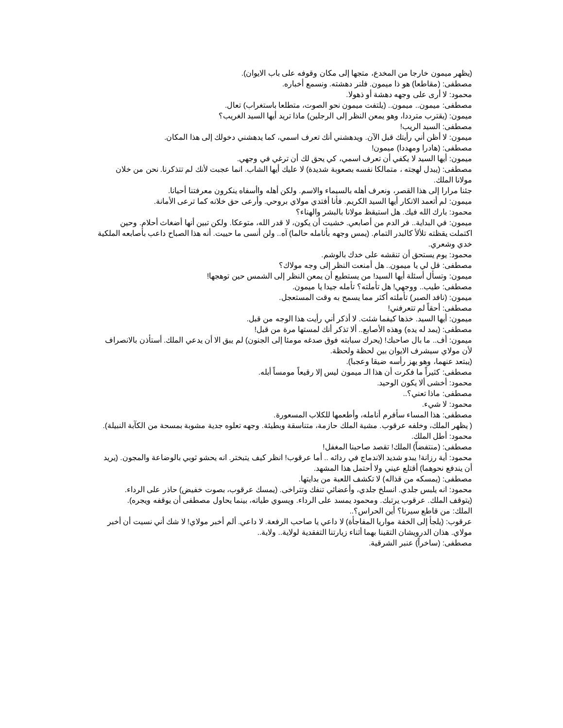(يظهر ميمون خارجا من المخدع، متجها إلى مكان وقوفه على باب الايوان).
مصطفى: (مقاطعا) هو ذا ميمون. فلنر دهشته. ونسمع أخباره.
محمود: لا أرى على وجهه دهشة أو ذهولا.
مصطفى: ميمون.. ميمون.. (يلتفت ميمون نحو الصوت، متطلعا باستغراب) تعال.
ميمون: (يقترب مترددا، وهو يمعن النظر إلى الرجلين) ماذا تريد أيها السيد الغريب؟
مصطفى: السيد الريب!
ميمون: لا أظن أني رأيتك قبل الآن. ويدهشني أنك تعرف اسمي، كما يدهشني دخولك إلى هذا المكان.
مصطفى: (هادرا ومهددا) ميمون!
ميمون: أيها السيد لا يكفي أن تعرف اسمي، كي يحق لك أن ترغي في وجهي.
مصطفى: (يبدل لهجته ، متمالكا نفسه بصعوبة شديدة) لا عليك أيها الشاب. انما عجبت لأنك لم تتذكرنا. نحن من خلان مولانا الملك.
جئنا مرارا إلى هذا القصر، ونعرف أهله بالسيماء والاسم. ولكن أهله واأسفاه ينكرون معرفتنا أحيانا.
ميمون: لم أتعمد الانكار أيها السيد الكريم. فأنا أفتدي مولاي بروحي. وأرعى حق خلانه كما ترعى الأمانة.
محمود: بارك الله فيك. هل استيقظ مولانا بالبشر والهناء؟
ميمون: في البداية.. فر الدم من أصابعي. خشيت أن يكون، لا قدر الله، متوعكا. ولكن تبين أنها أضغاث أحلام. وحين اكتملت يقظته تلألأ كالبدر التمام. (يمس وجهه بأنامله حالما) آه.. ولن أنسى ما حييت. أنه هذا الصباح داعب بأصابعه الملكية خدي وشعري.
محمود: يوم يستحق أن تنقشه على خدك بالوشم.
مصطفى: قل لي يا ميمون.. هل أمنعت النظر إلى وجه مولاك؟
ميمون: وتسأل أسئلة أيها السيد! من يستطيع أن يمعن النظر إلى الشمس حين توهجها!
مصطفى: طيب.. ووجهي! هل تأملته؟ تأمله جيدا يا ميمون.
ميمون: (نافد الصبر) تأملته أكثر مما يسمح به وقت المستعجل.
مصطفى: أحقاً لم تتعرفني!
ميمون: أيها السيد. خذها كيفما شئت. لا أذكر أني رأيت هذا الوجه من قبل.
مصطفى: (يمد له يده) وهذه الأصابع.. ألا تذكر أنك لمستها مرة من قبل!
ميمون: أف.. ما بال صاحبك! (يحرك سبابته فوق صدغه مومئا إلى الجنون) لم يبق الا أن يدعي الملك. أستأذن بالانصراف لأن مولاي سيشرف الايوان بين لحظة ولحظة.
(يبتعد عنهما، وهو يهز رأسه ضيقا وعجبا).
مصطفى: كثيراً ما فكرت أن هذا الـ ميمون ليس إلا رقيعاً مومساً أبله.
محمود: أخشى ألا يكون الوحيد.
مصطفى: ماذا تعني؟..
محمود: لا شيء.
مصطفى: هذا المساء سأفرم أنامله، وأطعمها للكلاب المسعورة.
( يظهر الملك، وخلفه عرقوب. مشية الملك حازمة، متناسقة وبطيئة. وجهه تعلوه جدية مشوبة بمسحة من الكآبة النبيلة).
محمود: أطل الملك.
مصطفى: (منتفضاً) الملك! تقصد صاحبنا المغفل!
محمود: أية رزانة! يبدو شديد الاندماج في ردائه .. أما عرقوب! انظر كيف يتبختر. انه يحشو ثوبي بالوضاعة والمجون. (يريد أن يندفع نحوهما) أقتلع عيني ولا أحتمل هذا المشهد.
مصطفى: (يمسكه من قذاله) لا تكشف اللعبة من بدايتها.
محمود: انه يلبس جلدي. انسلخ جلدي، وأعضائي تنفك وتتراخى. (يمسك عرقوب، بصوت خفيض) حاذر على الرداء.
(يتوقف الملك. عرقوب يرتبك. ومحمود يمسد على الرداء. ويسوي طياته، بينما يحاول مصطفى أن يوقفه ويجره).
الملك: من قاطع سيرنا؟ أين الحراس؟..
عرقوب: (يلجأ إلى الخفة مواريا المفاجأة) لا داعي يا صاحب الرفعة. لا داعي. ألم أخبر مولاي! لا شك أني نسيت أن أخبر مولاي. هذان الدرويشان التقينا بهما أثناء زيارتنا التفقدية لولاية.. ولاية..
مصطفى: (ساخراً) عنبر الشرقية.